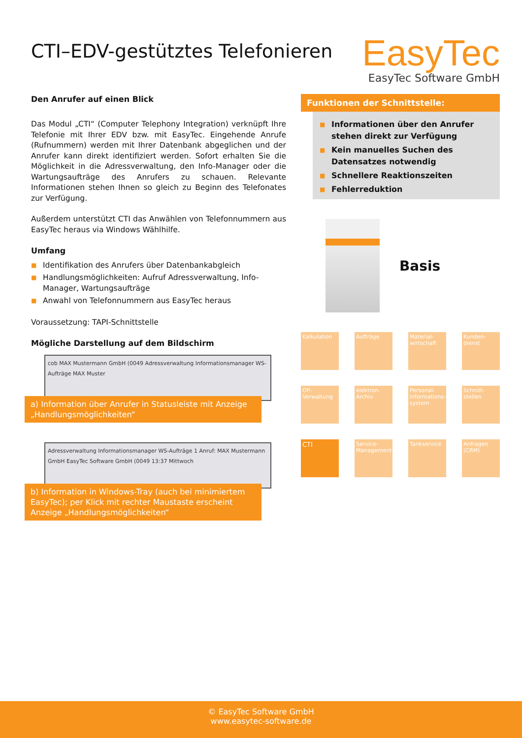CTI–EDV-gestütztes Telefonieren
EasyTec
EasyTec Software GmbH
Den Anrufer auf einen Blick
Das Modul „CTI“ (Computer Telephony Integration) verknüpft Ihre Telefonie mit Ihrer EDV bzw. mit EasyTec. Eingehende Anrufe (Rufnummern) werden mit Ihrer Datenbank abgeglichen und der Anrufer kann direkt identifiziert werden. Sofort erhalten Sie die Möglichkeit in die Adressverwaltung, den Info-Manager oder die Wartungsaufträge des Anrufers zu schauen. Relevante Informationen stehen Ihnen so gleich zu Beginn des Telefonates zur Verfügung.
Außerdem unterstützt CTI das Anwählen von Telefonnummern aus EasyTec heraus via Windows Wählhilfe.
Umfang
■ Identifikation des Anrufers über Datenbankabgleich
■ Handlungsmöglichkeiten: Aufruf Adressverwaltung, Info-Manager, Wartungsaufträge
■ Anwahl von Telefonnummern aus EasyTec heraus
Voraussetzung: TAPI-Schnittstelle
Mögliche Darstellung auf dem Bildschirm
cob MAX Mustermann GmbH (0049 Adressverwaltung Informationsmanager WS-Aufträge MAX Muster
a) Information über Anrufer in Statusleiste mit Anzeige „Handlungsmöglichkeiten“
Adressverwaltung Informationsmanager WS-Aufträge 1 Anruf: MAX Mustermann GmbH EasyTec Software GmbH (0049 13:37 Mittwoch
b) Information in Windows-Tray (auch bei minimiertem EasyTec); per Klick mit rechter Maustaste erscheint Anzeige „Handlungsmöglichkeiten“
Funktionen der Schnittstelle:
■ Informationen über den Anrufer stehen direkt zur Verfügung
■ Kein manuelles Suchen des Datensatzes notwendig
■ Schnellere Reaktionszeiten
■ Fehlerreduktion
Basis
Kalkulation
Aufträge
Material-wirtschaft
Kunden-dienst
OP-Verwaltung
elektron. Archiv
Personal-informations-system
Schnitt-stellen
CTI
Service-Management
Tankservice
Anfragen (CRM)
© EasyTec Software GmbH
www.easytec-software.de